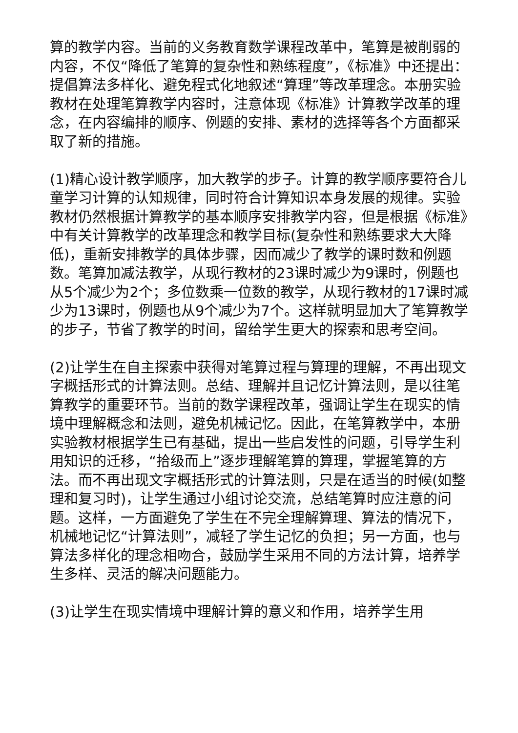算的教学内容。当前的义务教育数学课程改革中，笔算是被削弱的内容，不仅“降低了笔算的复杂性和熟练程度”，《标准》中还提出：提倡算法多样化、避免程式化地叙述“算理”等改革理念。本册实验教材在处理笔算教学内容时，注意体现《标准》计算教学改革的理念，在内容编排的顺序、例题的安排、素材的选择等各个方面都采取了新的措施。
(1)精心设计教学顺序，加大教学的步子。计算的教学顺序要符合儿童学习计算的认知规律，同时符合计算知识本身发展的规律。实验教材仍然根据计算教学的基本顺序安排教学内容，但是根据《标准》中有关计算教学的改革理念和教学目标(复杂性和熟练要求大大降低)，重新安排教学的具体步骤，因而减少了教学的课时数和例题数。笔算加减法教学，从现行教材的23课时减少为9课时，例题也从5个减少为2个；多位数乘一位数的教学，从现行教材的17课时减少为13课时，例题也从9个减少为7个。这样就明显加大了笔算教学的步子，节省了教学的时间，留给学生更大的探索和思考空间。
(2)让学生在自主探索中获得对笔算过程与算理的理解，不再出现文字概括形式的计算法则。总结、理解并且记忆计算法则，是以往笔算教学的重要环节。当前的数学课程改革，强调让学生在现实的情境中理解概念和法则，避免机械记忆。因此，在笔算教学中，本册实验教材根据学生已有基础，提出一些启发性的问题，引导学生利用知识的迁移，“拾级而上”逐步理解笔算的算理，掌握笔算的方法。而不再出现文字概括形式的计算法则，只是在适当的时候(如整理和复习时)，让学生通过小组讨论交流，总结笔算时应注意的问题。这样，一方面避免了学生在不完全理解算理、算法的情况下，机械地记忆“计算法则”，减轻了学生记忆的负担；另一方面，也与算法多样化的理念相吻合，鼓励学生采用不同的方法计算，培养学生多样、灵活的解决问题能力。
(3)让学生在现实情境中理解计算的意义和作用，培养学生用